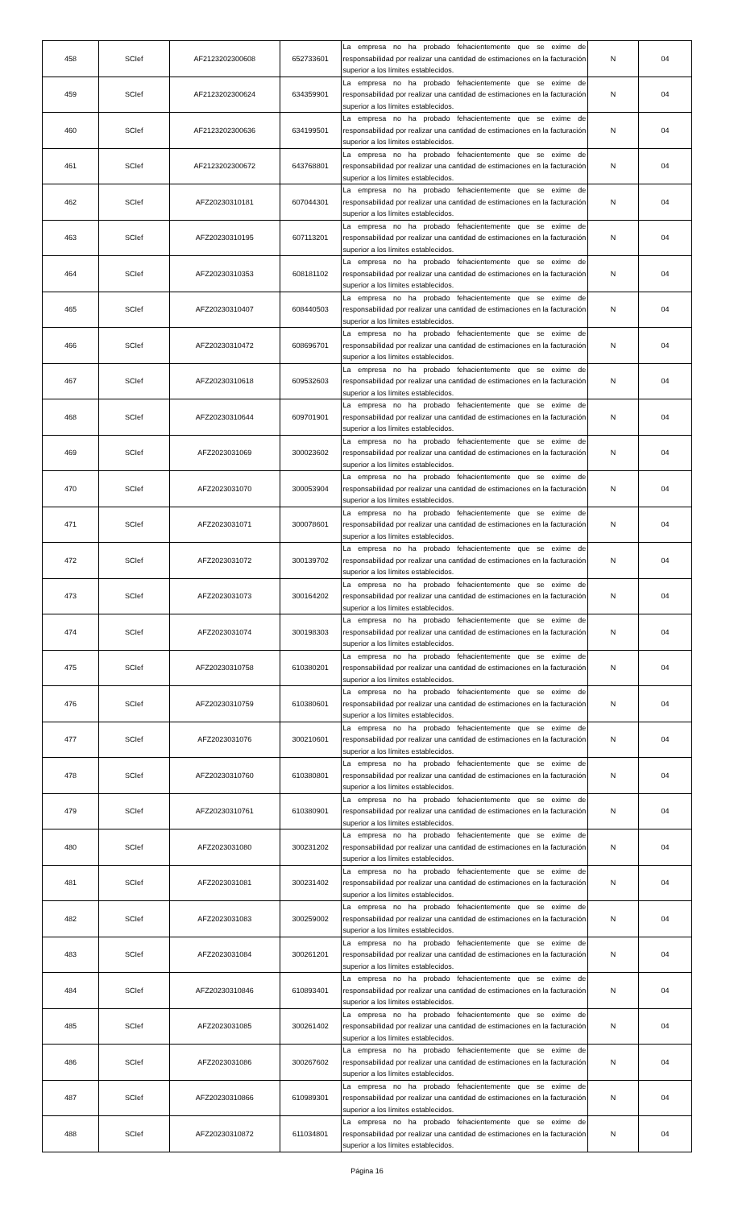| 458 | SCIef | AF2123202300608 | 652733601 | La empresa no ha probado fehacientemente que se exime de responsabilidad por realizar una cantidad de estimaciones en la facturación superior a los límites establecidos. | N | 04 |
| 459 | SCIef | AF2123202300624 | 634359901 | La empresa no ha probado fehacientemente que se exime de responsabilidad por realizar una cantidad de estimaciones en la facturación superior a los límites establecidos. | N | 04 |
| 460 | SCIef | AF2123202300636 | 634199501 | La empresa no ha probado fehacientemente que se exime de responsabilidad por realizar una cantidad de estimaciones en la facturación superior a los límites establecidos. | N | 04 |
| 461 | SCIef | AF2123202300672 | 643768801 | La empresa no ha probado fehacientemente que se exime de responsabilidad por realizar una cantidad de estimaciones en la facturación superior a los límites establecidos. | N | 04 |
| 462 | SCIef | AFZ20230310181 | 607044301 | La empresa no ha probado fehacientemente que se exime de responsabilidad por realizar una cantidad de estimaciones en la facturación superior a los límites establecidos. | N | 04 |
| 463 | SCIef | AFZ20230310195 | 607113201 | La empresa no ha probado fehacientemente que se exime de responsabilidad por realizar una cantidad de estimaciones en la facturación superior a los límites establecidos. | N | 04 |
| 464 | SCIef | AFZ20230310353 | 608181102 | La empresa no ha probado fehacientemente que se exime de responsabilidad por realizar una cantidad de estimaciones en la facturación superior a los límites establecidos. | N | 04 |
| 465 | SCIef | AFZ20230310407 | 608440503 | La empresa no ha probado fehacientemente que se exime de responsabilidad por realizar una cantidad de estimaciones en la facturación superior a los límites establecidos. | N | 04 |
| 466 | SCIef | AFZ20230310472 | 608696701 | La empresa no ha probado fehacientemente que se exime de responsabilidad por realizar una cantidad de estimaciones en la facturación superior a los límites establecidos. | N | 04 |
| 467 | SCIef | AFZ20230310618 | 609532603 | La empresa no ha probado fehacientemente que se exime de responsabilidad por realizar una cantidad de estimaciones en la facturación superior a los límites establecidos. | N | 04 |
| 468 | SCIef | AFZ20230310644 | 609701901 | La empresa no ha probado fehacientemente que se exime de responsabilidad por realizar una cantidad de estimaciones en la facturación superior a los límites establecidos. | N | 04 |
| 469 | SCIef | AFZ2023031069 | 300023602 | La empresa no ha probado fehacientemente que se exime de responsabilidad por realizar una cantidad de estimaciones en la facturación superior a los límites establecidos. | N | 04 |
| 470 | SCIef | AFZ2023031070 | 300053904 | La empresa no ha probado fehacientemente que se exime de responsabilidad por realizar una cantidad de estimaciones en la facturación superior a los límites establecidos. | N | 04 |
| 471 | SCIef | AFZ2023031071 | 300078601 | La empresa no ha probado fehacientemente que se exime de responsabilidad por realizar una cantidad de estimaciones en la facturación superior a los límites establecidos. | N | 04 |
| 472 | SCIef | AFZ2023031072 | 300139702 | La empresa no ha probado fehacientemente que se exime de responsabilidad por realizar una cantidad de estimaciones en la facturación superior a los límites establecidos. | N | 04 |
| 473 | SCIef | AFZ2023031073 | 300164202 | La empresa no ha probado fehacientemente que se exime de responsabilidad por realizar una cantidad de estimaciones en la facturación superior a los límites establecidos. | N | 04 |
| 474 | SCIef | AFZ2023031074 | 300198303 | La empresa no ha probado fehacientemente que se exime de responsabilidad por realizar una cantidad de estimaciones en la facturación superior a los límites establecidos. | N | 04 |
| 475 | SCIef | AFZ20230310758 | 610380201 | La empresa no ha probado fehacientemente que se exime de responsabilidad por realizar una cantidad de estimaciones en la facturación superior a los límites establecidos. | N | 04 |
| 476 | SCIef | AFZ20230310759 | 610380601 | La empresa no ha probado fehacientemente que se exime de responsabilidad por realizar una cantidad de estimaciones en la facturación superior a los límites establecidos. | N | 04 |
| 477 | SCIef | AFZ2023031076 | 300210601 | La empresa no ha probado fehacientemente que se exime de responsabilidad por realizar una cantidad de estimaciones en la facturación superior a los límites establecidos. | N | 04 |
| 478 | SCIef | AFZ20230310760 | 610380801 | La empresa no ha probado fehacientemente que se exime de responsabilidad por realizar una cantidad de estimaciones en la facturación superior a los límites establecidos. | N | 04 |
| 479 | SCIef | AFZ20230310761 | 610380901 | La empresa no ha probado fehacientemente que se exime de responsabilidad por realizar una cantidad de estimaciones en la facturación superior a los límites establecidos. | N | 04 |
| 480 | SCIef | AFZ2023031080 | 300231202 | La empresa no ha probado fehacientemente que se exime de responsabilidad por realizar una cantidad de estimaciones en la facturación superior a los límites establecidos. | N | 04 |
| 481 | SCIef | AFZ2023031081 | 300231402 | La empresa no ha probado fehacientemente que se exime de responsabilidad por realizar una cantidad de estimaciones en la facturación superior a los límites establecidos. | N | 04 |
| 482 | SCIef | AFZ2023031083 | 300259002 | La empresa no ha probado fehacientemente que se exime de responsabilidad por realizar una cantidad de estimaciones en la facturación superior a los límites establecidos. | N | 04 |
| 483 | SCIef | AFZ2023031084 | 300261201 | La empresa no ha probado fehacientemente que se exime de responsabilidad por realizar una cantidad de estimaciones en la facturación superior a los límites establecidos. | N | 04 |
| 484 | SCIef | AFZ20230310846 | 610893401 | La empresa no ha probado fehacientemente que se exime de responsabilidad por realizar una cantidad de estimaciones en la facturación superior a los límites establecidos. | N | 04 |
| 485 | SCIef | AFZ2023031085 | 300261402 | La empresa no ha probado fehacientemente que se exime de responsabilidad por realizar una cantidad de estimaciones en la facturación superior a los límites establecidos. | N | 04 |
| 486 | SCIef | AFZ2023031086 | 300267602 | La empresa no ha probado fehacientemente que se exime de responsabilidad por realizar una cantidad de estimaciones en la facturación superior a los límites establecidos. | N | 04 |
| 487 | SCIef | AFZ20230310866 | 610989301 | La empresa no ha probado fehacientemente que se exime de responsabilidad por realizar una cantidad de estimaciones en la facturación superior a los límites establecidos. | N | 04 |
| 488 | SCIef | AFZ20230310872 | 611034801 | La empresa no ha probado fehacientemente que se exime de responsabilidad por realizar una cantidad de estimaciones en la facturación superior a los límites establecidos. | N | 04 |
Página 16